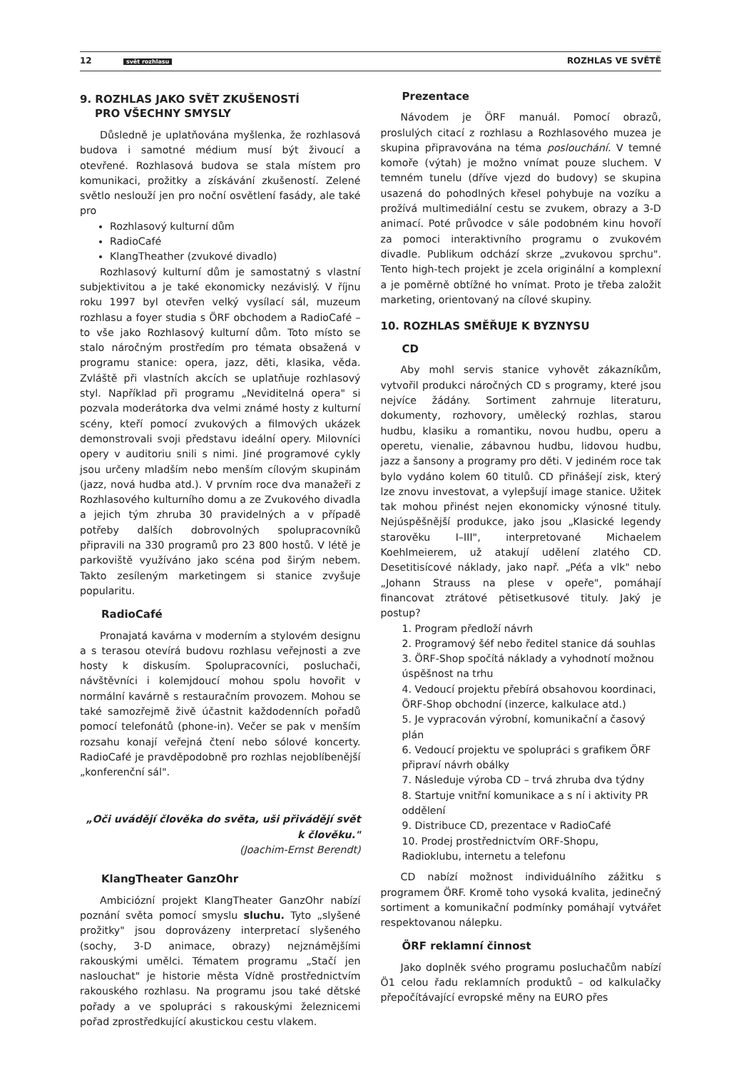12 svět rozhlasu ROZHLAS VE SVĚTĚ
9. ROZHLAS JAKO SVĚT ZKUŠENOSTÍ
PRO VŠECHNY SMYSLY
Důsledně je uplatňována myšlenka, že rozhlasová budova i samotné médium musí být živoucí a otevřené. Rozhlasová budova se stala místem pro komunikaci, prožitky a získávání zkušeností. Zelené světlo neslouží jen pro noční osvětlení fasády, ale také pro
Rozhlasový kulturní dům
RadioCafé
KlangTheather (zvukové divadlo)
Rozhlasový kulturní dům je samostatný s vlastní subjektivitou a je také ekonomicky nezávislý. V říjnu roku 1997 byl otevřen velký vysílací sál, muzeum rozhlasu a foyer studia s ÖRF obchodem a RadioCafé – to vše jako Rozhlasový kulturní dům. Toto místo se stalo náročným prostředím pro témata obsažená v programu stanice: opera, jazz, děti, klasika, věda. Zvláště při vlastních akcích se uplatňuje rozhlasový styl. Například při programu „Neviditelná opera" si pozvala moderátorka dva velmi známé hosty z kulturní scény, kteří pomocí zvukových a filmových ukázek demonstrovali svoji představu ideální opery. Milovníci opery v auditoriu snili s nimi. Jiné programové cykly jsou určeny mladším nebo menším cílovým skupinám (jazz, nová hudba atd.). V prvním roce dva manažeři z Rozhlasového kulturního domu a ze Zvukového divadla a jejich tým zhruba 30 pravidelných a v případě potřeby dalších dobrovolných spolupracovníků připravili na 330 programů pro 23 800 hostů. V létě je parkoviště využíváno jako scéna pod širým nebem. Takto zesíleným marketingem si stanice zvyšuje popularitu.
RadioCafé
Pronajatá kavárna v moderním a stylovém designu a s terasou otevírá budovu rozhlasu veřejnosti a zve hosty k diskusím. Spolupracovníci, posluchači, návštěvníci i kolemjdoucí mohou spolu hovořit v normální kavárně s restauračním provozem. Mohou se také samozřejmě živě účastnit každodenních pořadů pomocí telefonátů (phone-in). Večer se pak v menším rozsahu konají veřejná čtení nebo sólové koncerty. RadioCafé je pravděpodobně pro rozhlas nejoblíbenější „konferenční sál".
„Oči uvádějí člověka do světa, uši přivádějí svět k člověku."
(Joachim-Ernst Berendt)
KlangTheater GanzOhr
Ambiciózní projekt KlangTheater GanzOhr nabízí poznání světa pomocí smyslu sluchu. Tyto „slyšené prožitky" jsou doprovázeny interpretací slyšeného (sochy, 3-D animace, obrazy) nejznámějšími rakouskými umělci. Tématem programu „Stačí jen naslouchat" je historie města Vídně prostřednictvím rakouského rozhlasu. Na programu jsou také dětské pořady a ve spolupráci s rakouskými železnicemi pořad zprostředkující akustickou cestu vlakem.
Prezentace
Návodem je ÖRF manuál. Pomocí obrazů, proslulých citací z rozhlasu a Rozhlasového muzea je skupina připravována na téma poslouchání. V temné komoře (výtah) je možno vnímat pouze sluchem. V temném tunelu (dříve vjezd do budovy) se skupina usazená do pohodlných křesel pohybuje na vozíku a prožívá multimediální cestu se zvukem, obrazy a 3-D animací. Poté průvodce v sále podobném kinu hovoří za pomoci interaktivního programu o zvukovém divadle. Publikum odchází skrze „zvukovou sprchu". Tento high-tech projekt je zcela originální a komplexní a je poměrně obtížné ho vnímat. Proto je třeba založit marketing, orientovaný na cílové skupiny.
10. ROZHLAS SMĚŘUJE K BYZNYSU
CD
Aby mohl servis stanice vyhovět zákazníkům, vytvořil produkci náročných CD s programy, které jsou nejvíce žádány. Sortiment zahrnuje literaturu, dokumenty, rozhovory, umělecký rozhlas, starou hudbu, klasiku a romantiku, novou hudbu, operu a operetu, vienalie, zábavnou hudbu, lidovou hudbu, jazz a šansony a programy pro děti. V jediném roce tak bylo vydáno kolem 60 titulů. CD přinášejí zisk, který lze znovu investovat, a vylepšují image stanice. Užitek tak mohou přinést nejen ekonomicky výnosné tituly. Nejúspěšnější produkce, jako jsou „Klasické legendy starověku I–III", interpretované Michaelem Koehlmeierem, už atakují udělení zlatého CD. Desetitisícové náklady, jako např. „Péťa a vlk" nebo „Johann Strauss na plese v opeře", pomáhají financovat ztrátové pětisetkusové tituly. Jaký je postup?
1. Program předloží návrh
2. Programový šéf nebo ředitel stanice dá souhlas
3. ÖRF-Shop spočítá náklady a vyhodnotí možnou úspěšnost na trhu
4. Vedoucí projektu přebírá obsahovou koordinaci, ÖRF-Shop obchodní (inzerce, kalkulace atd.)
5. Je vypracován výrobní, komunikační a časový plán
6. Vedoucí projektu ve spolupráci s grafikem ÖRF připraví návrh obálky
7. Následuje výroba CD – trvá zhruba dva týdny
8. Startuje vnitřní komunikace a s ní i aktivity PR oddělení
9. Distribuce CD, prezentace v RadioCafé
10. Prodej prostřednictvím ORF-Shopu, Radioklubu, internetu a telefonu
CD nabízí možnost individuálního zážitku s programem ÖRF. Kromě toho vysoká kvalita, jedinečný sortiment a komunikační podmínky pomáhají vytvářet respektovanou nálepku.
ÖRF reklamní činnost
Jako doplněk svého programu posluchačům nabízí Ö1 celou řadu reklamních produktů – od kalkulačky přepočítávající evropské měny na EURO přes